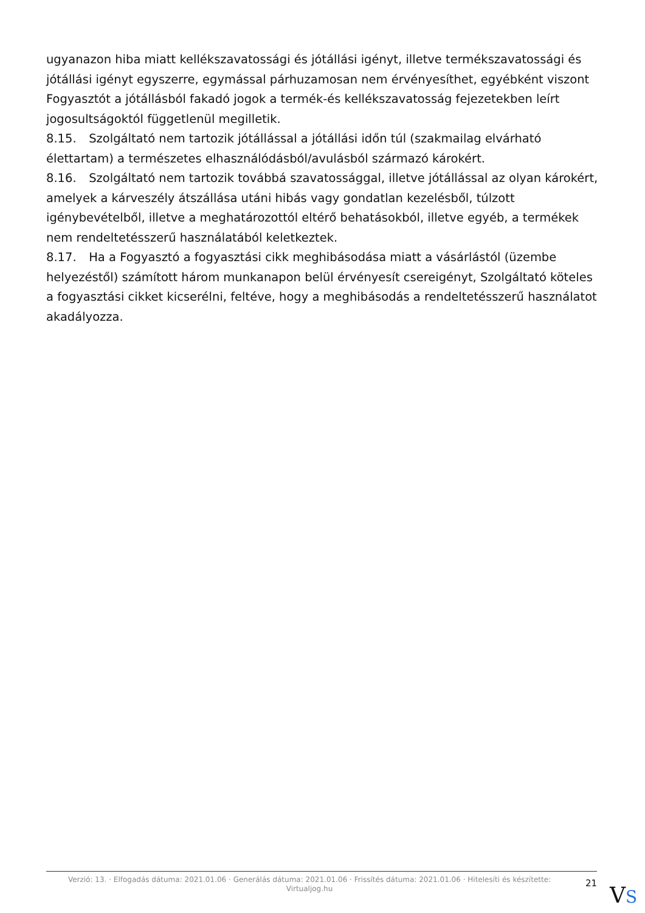ugyanazon hiba miatt kellékszavatossági és jótállási igényt, illetve termékszavatossági és jótállási igényt egyszerre, egymással párhuzamosan nem érvényesíthet, egyébként viszont Fogyasztót a jótállásból fakadó jogok a termék-és kellékszavatosság fejezetekben leírt jogosultságoktól függetlenül megilletik.
8.15. Szolgáltató nem tartozik jótállással a jótállási időn túl (szakmailag elvárható élettartam) a természetes elhasználódásból/avulásból származó károkért.
8.16. Szolgáltató nem tartozik továbbá szavatossággal, illetve jótállással az olyan károkért, amelyek a kárveszély átszállása utáni hibás vagy gondatlan kezelésből, túlzott igénybevételből, illetve a meghatározottól eltérő behatásokból, illetve egyéb, a termékek nem rendeltetésszerű használatából keletkeztek.
8.17. Ha a Fogyasztó a fogyasztási cikk meghibásodása miatt a vásárlástól (üzembe helyezéstől) számított három munkanapon belül érvényesít csereigényt, Szolgáltató köteles a fogyasztási cikket kicserélni, feltéve, hogy a meghibásodás a rendeltetésszerű használatot akadályozza.
Verzió: 13. · Elfogadás dátuma: 2021.01.06 · Generálás dátuma: 2021.01.06 · Frissítés dátuma: 2021.01.06 · Hitelesíti és készítette: Virtualjog.hu
21
VS